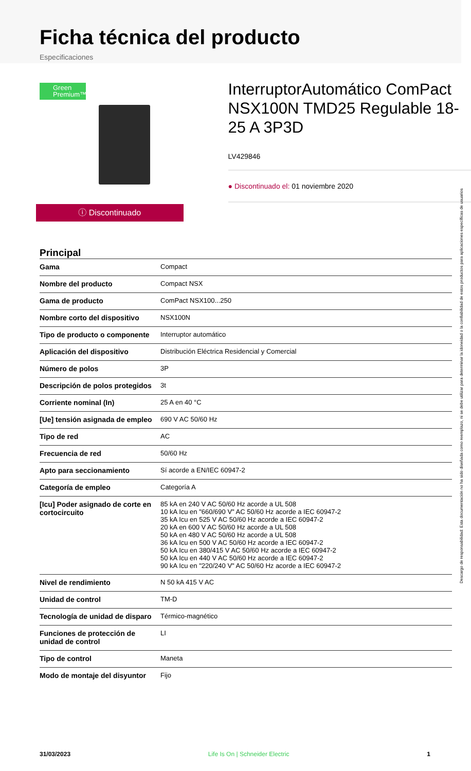Ficha técnica del producto
Especificaciones
Green Premium™
ⓘ Discontinuado
InterruptorAutomático ComPact NSX100N TMD25 Regulable 18-25 A 3P3D
LV429846
● Discontinuado el: 01 noviembre 2020
Principal
| Gama | Compact |
| Nombre del producto | Compact NSX |
| Gama de producto | ComPact NSX100...250 |
| Nombre corto del dispositivo | NSX100N |
| Tipo de producto o componente | Interruptor automático |
| Aplicación del dispositivo | Distribución Eléctrica Residencial y Comercial |
| Número de polos | 3P |
| Descripción de polos protegidos | 3t |
| Corriente nominal (In) | 25 A en 40 °C |
| [Ue] tensión asignada de empleo | 690 V AC 50/60 Hz |
| Tipo de red | AC |
| Frecuencia de red | 50/60 Hz |
| Apto para seccionamiento | Sí acorde a EN/IEC 60947-2 |
| Categoría de empleo | Categoría A |
| [Icu] Poder asignado de corte en cortocircuito | 85 kA en 240 V AC 50/60 Hz acorde a UL 508 10 kA Icu en "660/690 V" AC 50/60 Hz acorde a IEC 60947-2 35 kA Icu en 525 V AC 50/60 Hz acorde a IEC 60947-2 20 kA en 600 V AC 50/60 Hz acorde a UL 508 50 kA en 480 V AC 50/60 Hz acorde a UL 508 36 kA Icu en 500 V AC 50/60 Hz acorde a IEC 60947-2 50 kA Icu en 380/415 V AC 50/60 Hz acorde a IEC 60947-2 50 kA Icu en 440 V AC 50/60 Hz acorde a IEC 60947-2 90 kA Icu en "220/240 V" AC 50/60 Hz acorde a IEC 60947-2 |
| Nivel de rendimiento | N 50 kA 415 V AC |
| Unidad de control | TM-D |
| Tecnología de unidad de disparo | Térmico-magnético |
| Funciones de protección de unidad de control | LI |
| Tipo de control | Maneta |
| Modo de montaje del disyuntor | Fijo |
31/03/2023 Life Is On | Schneider Electric 1
Descargo de responsabilidad: Esta documentación no ha sido diseñada como reemplazo, ni se debe utilizar para determinar la idoneidad o la confiabilidad de estos productos para aplicaciones específicas de usuarios